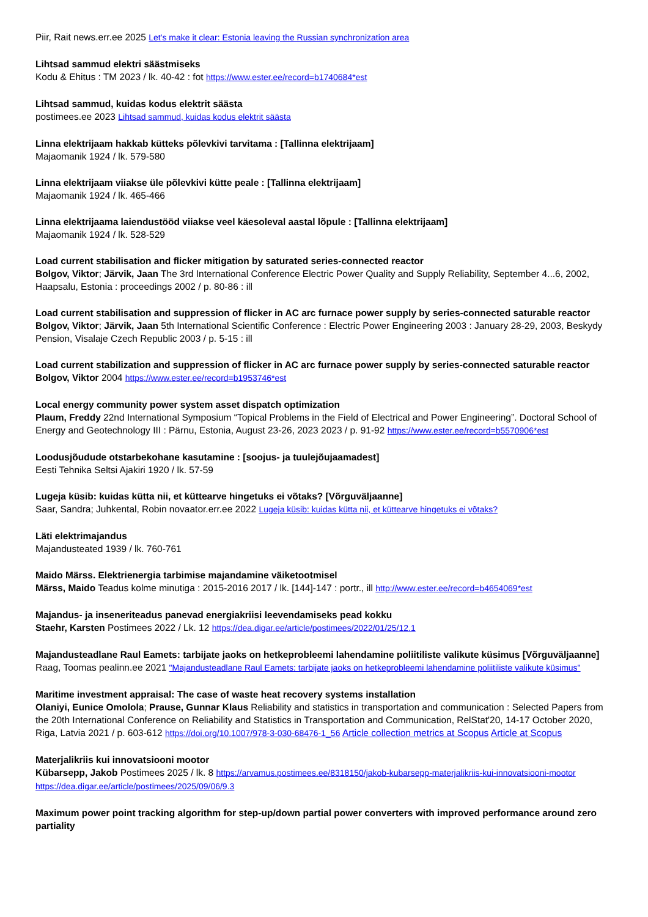Piir, Rait news.err.ee 2025 Let's make it clear: Estonia leaving the Russian synchronization area
Lihtsad sammud elektri säästmiseks
Kodu & Ehitus : TM 2023 / lk. 40-42 : fot https://www.ester.ee/record=b1740684*est
Lihtsad sammud, kuidas kodus elektrit säästa
postimees.ee 2023 Lihtsad sammud, kuidas kodus elektrit säästa
Linna elektrijaam hakkab kütteks põlevkivi tarvitama : [Tallinna elektrijaam]
Majaomanik 1924 / lk. 579-580
Linna elektrijaam viiakse üle põlevkivi kütte peale : [Tallinna elektrijaam]
Majaomanik 1924 / lk. 465-466
Linna elektrijaama laiendustööd viiakse veel käesoleval aastal lõpule : [Tallinna elektrijaam]
Majaomanik 1924 / lk. 528-529
Load current stabilisation and flicker mitigation by saturated series-connected reactor
Bolgov, Viktor; Järvik, Jaan The 3rd International Conference Electric Power Quality and Supply Reliability, September 4...6, 2002, Haapsalu, Estonia : proceedings 2002 / p. 80-86 : ill
Load current stabilisation and suppression of flicker in AC arc furnace power supply by series-connected saturable reactor
Bolgov, Viktor; Järvik, Jaan 5th International Scientific Conference : Electric Power Engineering 2003 : January 28-29, 2003, Beskydy Pension, Visalaje Czech Republic 2003 / p. 5-15 : ill
Load current stabilization and suppression of flicker in AC arc furnace power supply by series-connected saturable reactor
Bolgov, Viktor 2004 https://www.ester.ee/record=b1953746*est
Local energy community power system asset dispatch optimization
Plaum, Freddy 22nd International Symposium “Topical Problems in the Field of Electrical and Power Engineering”. Doctoral School of Energy and Geotechnology III : Pärnu, Estonia, August 23-26, 2023 2023 / p. 91-92 https://www.ester.ee/record=b5570906*est
Loodusjõudude otstarbekohane kasutamine : [soojus- ja tuulejõujaamadest]
Eesti Tehnika Seltsi Ajakiri 1920 / lk. 57-59
Lugeja küsib: kuidas kütta nii, et küttearve hingetuks ei võtaks? [Võrguväljaanne]
Saar, Sandra; Juhkental, Robin novaator.err.ee 2022 Lugeja küsib: kuidas kütta nii, et küttearve hingetuks ei võtaks?
Läti elektrimajandus
Majandusteated 1939 / lk. 760-761
Maido Märss. Elektrienergia tarbimise majandamine väiketootmisel
Märss, Maido Teadus kolme minutiga : 2015-2016 2017 / lk. [144]-147 : portr., ill http://www.ester.ee/record=b4654069*est
Majandus- ja inseneriteadus panevad energiakriisi leevendamiseks pead kokku
Staehr, Karsten Postimees 2022 / Lk. 12 https://dea.digar.ee/article/postimees/2022/01/25/12.1
Majandusteadlane Raul Eamets: tarbijate jaoks on hetkeprobleemi lahendamine poliitiliste valikute küsimus [Võrguväljaanne]
Raag, Toomas pealinn.ee 2021 "Majandusteadlane Raul Eamets: tarbijate jaoks on hetkeprobleemi lahendamine poliitiliste valikute küsimus"
Maritime investment appraisal: The case of waste heat recovery systems installation
Olaniyi, Eunice Omolola; Prause, Gunnar Klaus Reliability and statistics in transportation and communication : Selected Papers from the 20th International Conference on Reliability and Statistics in Transportation and Communication, RelStat'20, 14-17 October 2020, Riga, Latvia 2021 / p. 603-612 https://doi.org/10.1007/978-3-030-68476-1_56 Article collection metrics at Scopus Article at Scopus
Materjalikriis kui innovatsiooni mootor
Kübarsepp, Jakob Postimees 2025 / lk. 8 https://arvamus.postimees.ee/8318150/jakob-kubarsepp-materjalikriis-kui-innovatsiooni-mootor https://dea.digar.ee/article/postimees/2025/09/06/9.3
Maximum power point tracking algorithm for step-up/down partial power converters with improved performance around zero partiality